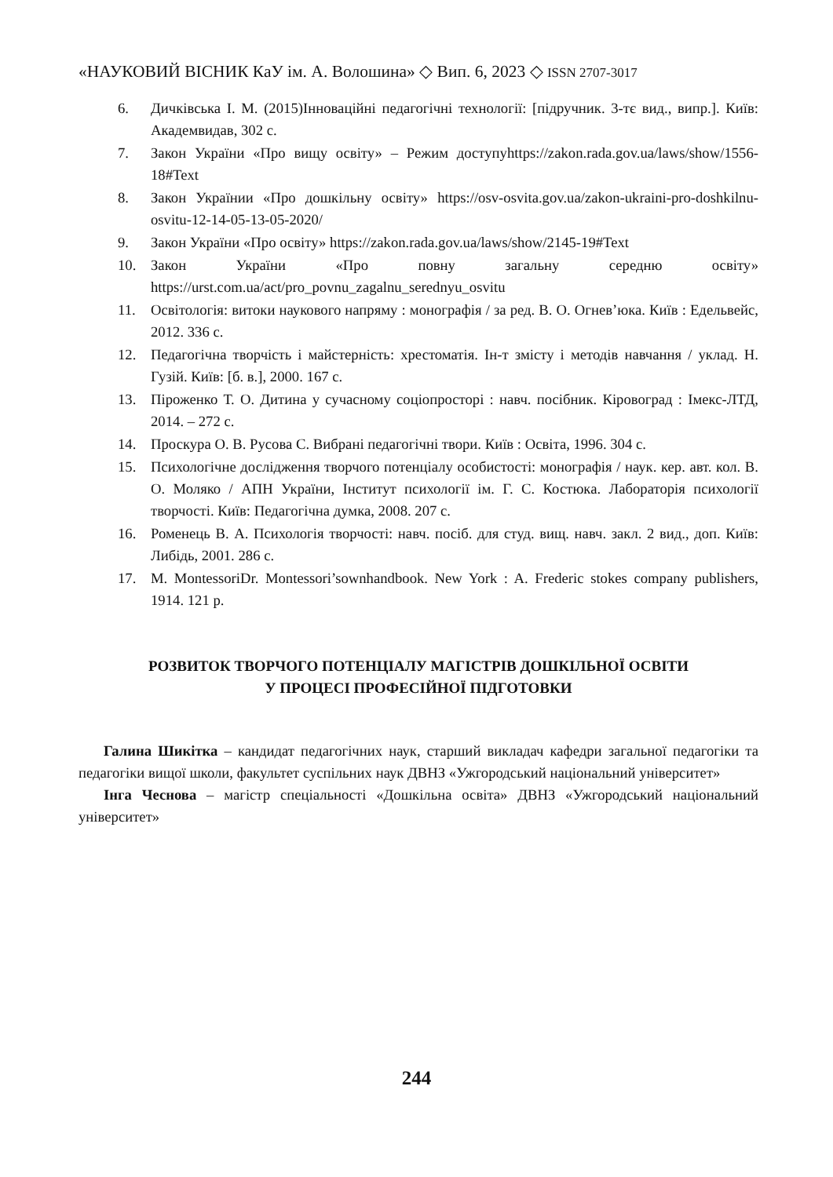«НАУКОВИЙ ВІСНИК КаУ ім. А. Волошина» ◇ Вип. 6, 2023 ◇ ISSN 2707-3017
6. Дичківська І. М. (2015)Інноваційні педагогічні технології: [підручник. 3-тє вид., випр.]. Київ: Академвидав, 302 с.
7. Закон України «Про вищу освіту» – Режим доступуhttps://zakon.rada.gov.ua/laws/show/1556-18#Text
8. Закон Українии «Про дошкільну освіту» https://osv-osvita.gov.ua/zakon-ukraini-pro-doshkilnu-osvitu-12-14-05-13-05-2020/
9. Закон України «Про освіту» https://zakon.rada.gov.ua/laws/show/2145-19#Text
10. Закон України «Про повну загальну середню освіту» https://urst.com.ua/act/pro_povnu_zagalnu_serednyu_osvitu
11. Освітологія: витоки наукового напряму : монографія / за ред. В. О. Огнев’юка. Київ : Едельвейс, 2012. 336 с.
12. Педагогічна творчість і майстерність: хрестоматія. Ін-т змісту і методів навчання / уклад. Н. Гузій. Київ: [б. в.], 2000. 167 с.
13. Піроженко Т. О. Дитина у сучасному соціопросторі : навч. посібник. Кіровоград : Імекс-ЛТД, 2014. – 272 с.
14. Проскура О. В. Русова С. Вибрані педагогічні твори. Київ : Освіта, 1996. 304 с.
15. Психологічне дослідження творчого потенціалу особистості: монографія / наук. кер. авт. кол. В. О. Моляко / АПН України, Інститут психології ім. Г. С. Костюка. Лабораторія психології творчості. Київ: Педагогічна думка, 2008. 207 с.
16. Роменець В. А. Психологія творчості: навч. посіб. для студ. вищ. навч. закл. 2 вид., доп. Київ: Либідь, 2001. 286 с.
17. M. MontessoriDr. Montessori’sownhandbook. New York : A. Frederic stokes company publishers, 1914. 121 p.
РОЗВИТОК ТВОРЧОГО ПОТЕНЦІАЛУ МАГІСТРІВ ДОШКІЛЬНОЇ ОСВІТИ
У ПРОЦЕСІ ПРОФЕСІЙНОЇ ПІДГОТОВКИ
Галина Шикітка – кандидат педагогічних наук, старший викладач кафедри загальної педагогіки та педагогіки вищої школи, факультет суспільних наук ДВНЗ «Ужгородський національний університет»
Інга Чеснова – магістр спеціальності «Дошкільна освіта» ДВНЗ «Ужгородський національний університет»
244